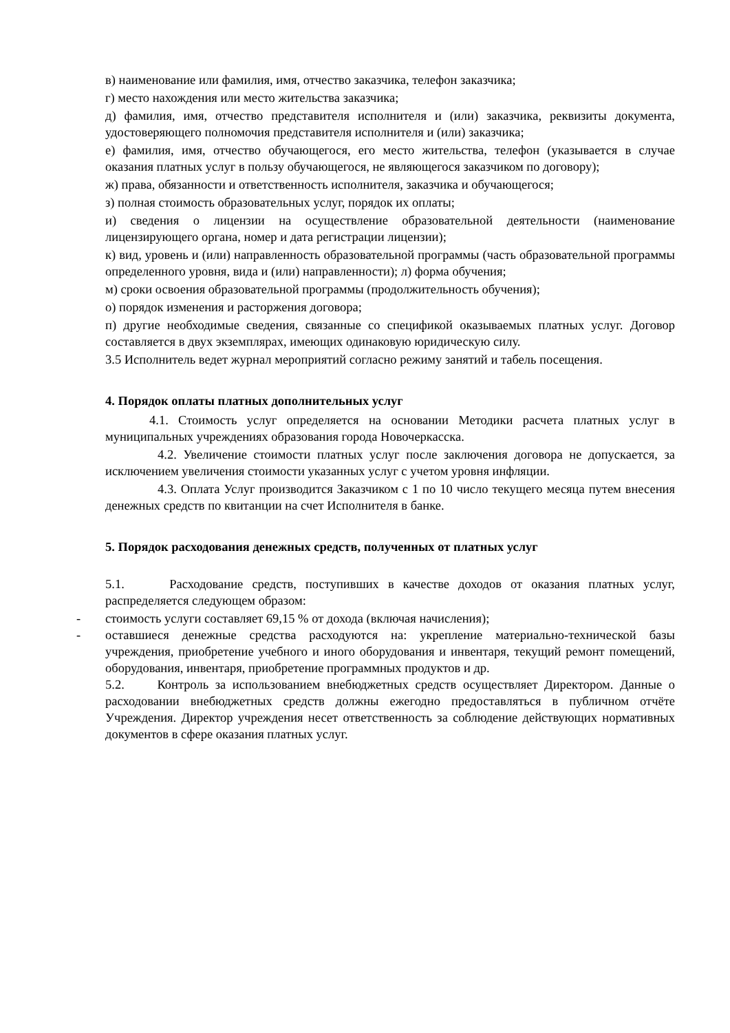в) наименование или фамилия, имя, отчество заказчика, телефон заказчика;
г) место нахождения или место жительства заказчика;
д) фамилия, имя, отчество представителя исполнителя и (или) заказчика, реквизиты документа, удостоверяющего полномочия представителя исполнителя и (или) заказчика;
е) фамилия, имя, отчество обучающегося, его место жительства, телефон (указывается в случае оказания платных услуг в пользу обучающегося, не являющегося заказчиком по договору);
ж) права, обязанности и ответственность исполнителя, заказчика и обучающегося;
з) полная стоимость образовательных услуг, порядок их оплаты;
и) сведения о лицензии на осуществление образовательной деятельности (наименование лицензирующего органа, номер и дата регистрации лицензии);
к) вид, уровень и (или) направленность образовательной программы (часть образовательной программы определенного уровня, вида и (или) направленности); л) форма обучения;
м) сроки освоения образовательной программы (продолжительность обучения);
о) порядок изменения и расторжения договора;
п) другие необходимые сведения, связанные со спецификой оказываемых платных услуг. Договор составляется в двух экземплярах, имеющих одинаковую юридическую силу.
3.5 Исполнитель ведет журнал мероприятий согласно режиму занятий и табель посещения.
4. Порядок оплаты платных дополнительных услуг
4.1. Стоимость услуг определяется на основании Методики расчета платных услуг в муниципальных учреждениях образования города Новочеркасска.
4.2. Увеличение стоимости платных услуг после заключения договора не допускается, за исключением увеличения стоимости указанных услуг с учетом уровня инфляции.
4.3. Оплата Услуг производится Заказчиком с 1 по 10 число текущего месяца путем внесения денежных средств по квитанции на счет Исполнителя в банке.
5. Порядок расходования денежных средств, полученных от платных услуг
5.1. Расходование средств, поступивших в качестве доходов от оказания платных услуг, распределяется следующем образом:
- стоимость услуги составляет 69,15 % от дохода (включая начисления);
- оставшиеся денежные средства расходуются на: укрепление материально-технической базы учреждения, приобретение учебного и иного оборудования и инвентаря, текущий ремонт помещений, оборудования, инвентаря, приобретение программных продуктов и др.
5.2. Контроль за использованием внебюджетных средств осуществляет Директором. Данные о расходовании внебюджетных средств должны ежегодно предоставляться в публичном отчёте Учреждения. Директор учреждения несет ответственность за соблюдение действующих нормативных документов в сфере оказания платных услуг.